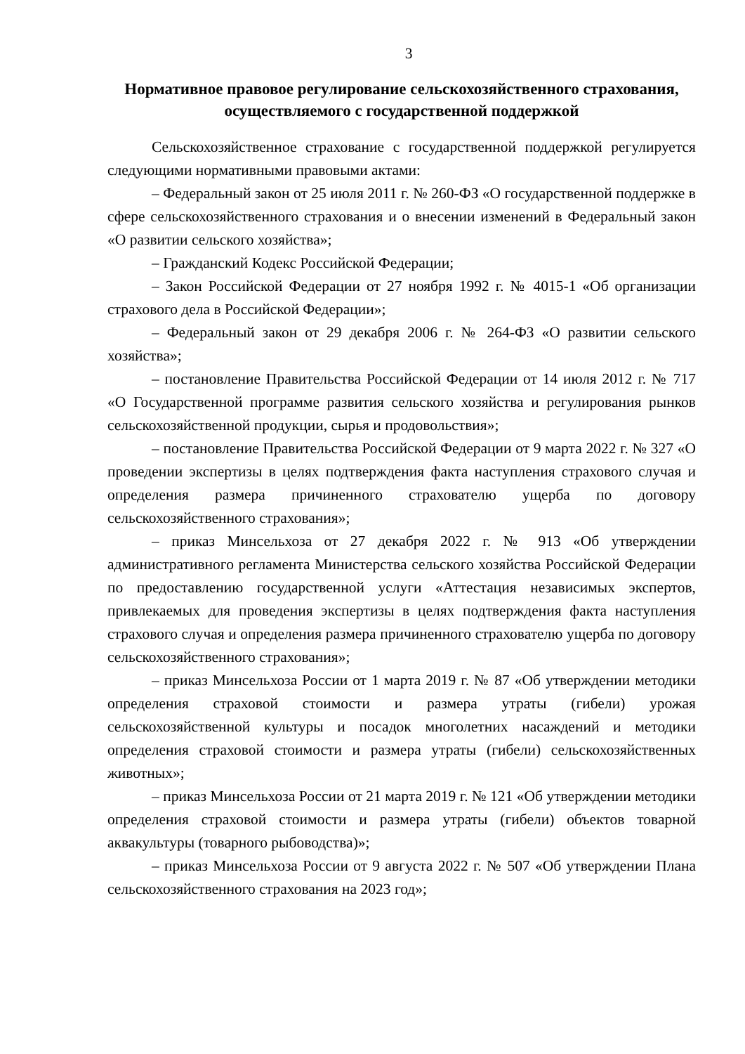3
Нормативное правовое регулирование сельскохозяйственного страхования, осуществляемого с государственной поддержкой
Сельскохозяйственное страхование с государственной поддержкой регулируется следующими нормативными правовыми актами:
– Федеральный закон от 25 июля 2011 г. № 260-ФЗ «О государственной поддержке в сфере сельскохозяйственного страхования и о внесении изменений в Федеральный закон «О развитии сельского хозяйства»;
– Гражданский Кодекс Российской Федерации;
– Закон Российской Федерации от 27 ноября 1992 г. № 4015-1 «Об организации страхового дела в Российской Федерации»;
– Федеральный закон от 29 декабря 2006 г. № 264-ФЗ «О развитии сельского хозяйства»;
– постановление Правительства Российской Федерации от 14 июля 2012 г. № 717 «О Государственной программе развития сельского хозяйства и регулирования рынков сельскохозяйственной продукции, сырья и продовольствия»;
– постановление Правительства Российской Федерации от 9 марта 2022 г. № 327 «О проведении экспертизы в целях подтверждения факта наступления страхового случая и определения размера причиненного страхователю ущерба по договору сельскохозяйственного страхования»;
– приказ Минсельхоза от 27 декабря 2022 г. № 913 «Об утверждении административного регламента Министерства сельского хозяйства Российской Федерации по предоставлению государственной услуги «Аттестация независимых экспертов, привлекаемых для проведения экспертизы в целях подтверждения факта наступления страхового случая и определения размера причиненного страхователю ущерба по договору сельскохозяйственного страхования»;
– приказ Минсельхоза России от 1 марта 2019 г. № 87 «Об утверждении методики определения страховой стоимости и размера утраты (гибели) урожая сельскохозяйственной культуры и посадок многолетних насаждений и методики определения страховой стоимости и размера утраты (гибели) сельскохозяйственных животных»;
– приказ Минсельхоза России от 21 марта 2019 г. № 121 «Об утверждении методики определения страховой стоимости и размера утраты (гибели) объектов товарной аквакультуры (товарного рыбоводства)»;
– приказ Минсельхоза России от 9 августа 2022 г. № 507 «Об утверждении Плана сельскохозяйственного страхования на 2023 год»;